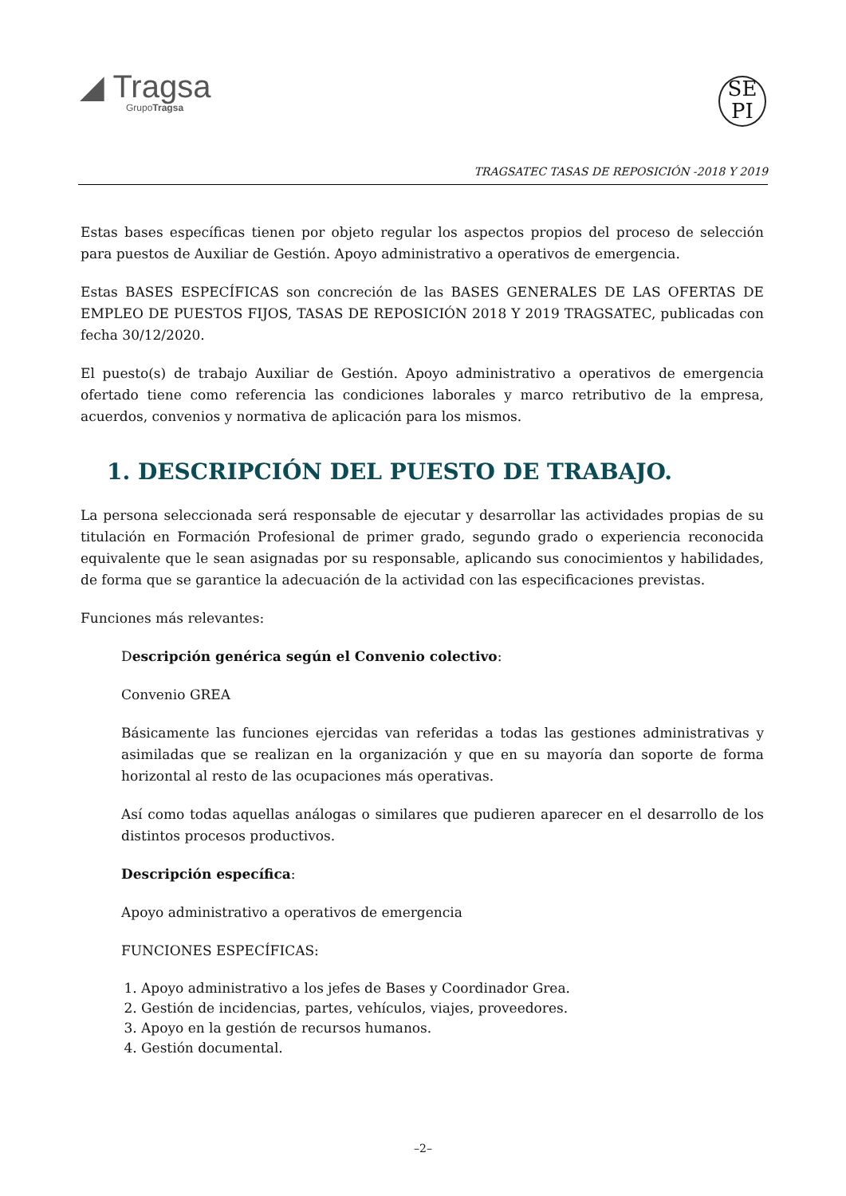◢ Tragsa
GrupoTragsa
SE
PI
TRAGSATEC TASAS DE REPOSICIÓN -2018 Y 2019
Estas bases específicas tienen por objeto regular los aspectos propios del proceso de selección para puestos de Auxiliar de Gestión. Apoyo administrativo a operativos de emergencia.
Estas BASES ESPECÍFICAS son concreción de las BASES GENERALES DE LAS OFERTAS DE EMPLEO DE PUESTOS FIJOS, TASAS DE REPOSICIÓN 2018 Y 2019 TRAGSATEC, publicadas con fecha 30/12/2020.
El puesto(s) de trabajo Auxiliar de Gestión. Apoyo administrativo a operativos de emergencia ofertado tiene como referencia las condiciones laborales y marco retributivo de la empresa, acuerdos, convenios y normativa de aplicación para los mismos.
1. DESCRIPCIÓN DEL PUESTO DE TRABAJO.
La persona seleccionada será responsable de ejecutar y desarrollar las actividades propias de su titulación en Formación Profesional de primer grado, segundo grado o experiencia reconocida equivalente que le sean asignadas por su responsable, aplicando sus conocimientos y habilidades, de forma que se garantice la adecuación de la actividad con las especificaciones previstas.
Funciones más relevantes:
Descripción genérica según el Convenio colectivo:
Convenio GREA
Básicamente las funciones ejercidas van referidas a todas las gestiones administrativas y asimiladas que se realizan en la organización y que en su mayoría dan soporte de forma horizontal al resto de las ocupaciones más operativas.
Así como todas aquellas análogas o similares que pudieren aparecer en el desarrollo de los distintos procesos productivos.
Descripción específica:
Apoyo administrativo a operativos de emergencia
FUNCIONES ESPECÍFICAS:
1. Apoyo administrativo a los jefes de Bases y Coordinador Grea.
2. Gestión de incidencias, partes, vehículos, viajes, proveedores.
3. Apoyo en la gestión de recursos humanos.
4. Gestión documental.
–2–